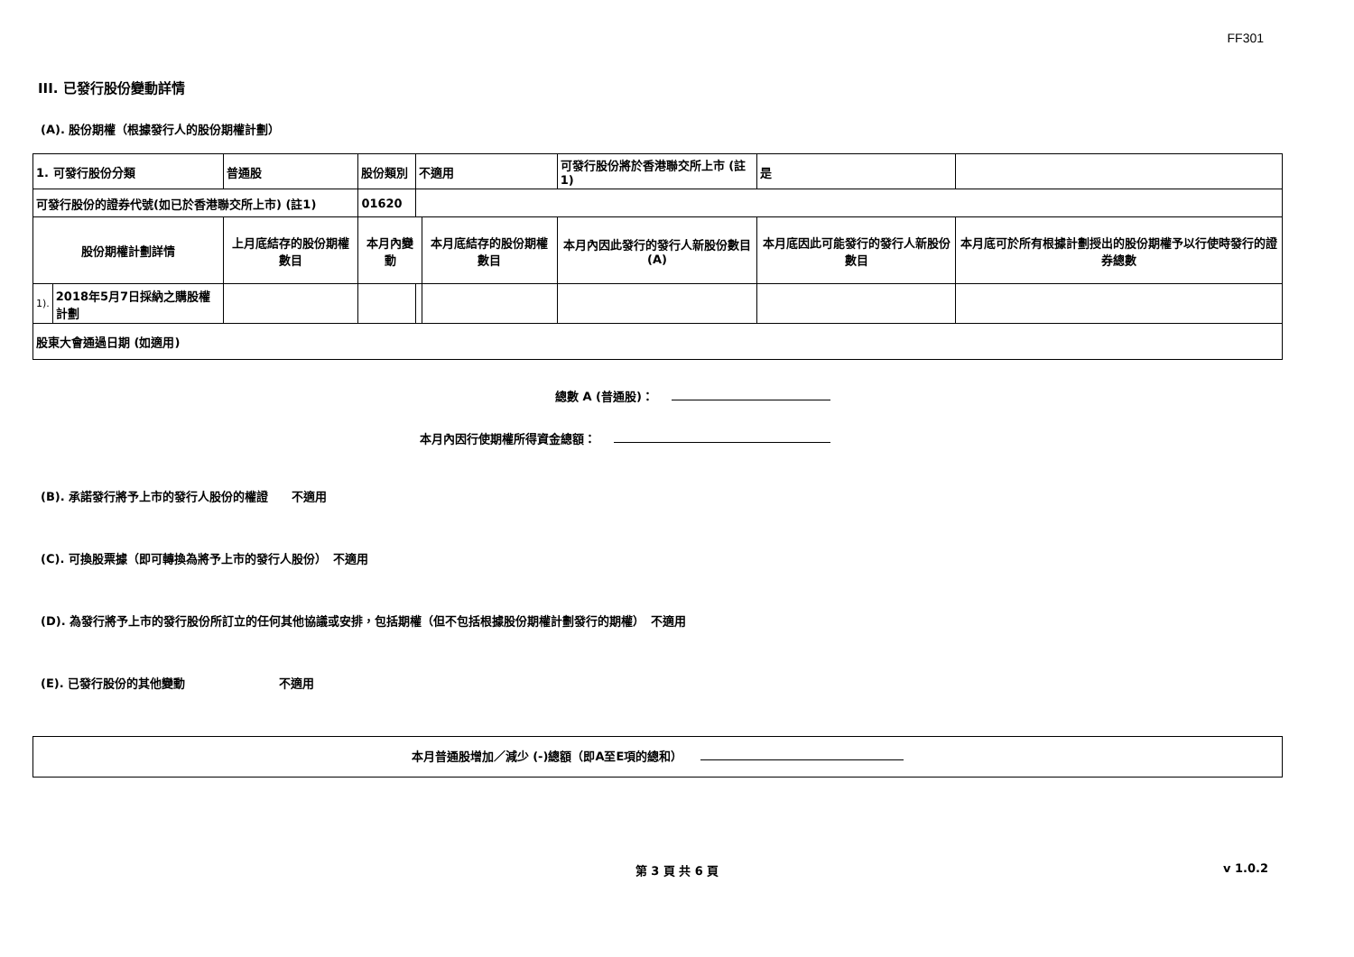FF301
III. 已發行股份變動詳情
(A). 股份期權（根據發行人的股份期權計劃）
| 1. 可發行股份分類 | | 普通股 | 股份類別 | 不適用 | | 可發行股份將於香港聯交所上市 (註1) | | 是 | |
| 可發行股份的證券代號(如已於香港聯交所上市) (註1) | | | 01620 | | | | | | |
| 股份期權計劃詳情 | | 上月底結存的股份期權數目 | 本月內變動 | | 本月底結存的股份期權數目 | 本月內因此發行的發行人新股份數目 (A) | 本月底因此可能發行的發行人新股份數目 | | 本月底可於所有根據計劃授出的股份期權予以行使時發行的證券總數 |
| 1). | 2018年5月7日採納之購股權計劃 | | | | | | | | |
| 股東大會通過日期 (如適用) | | | | | | | | | |
總數 A (普通股)：
本月內因行使期權所得資金總額：
(B). 承諾發行將予上市的發行人股份的權證　　不適用
(C). 可換股票據（即可轉換為將予上市的發行人股份）　不適用
(D). 為發行將予上市的發行股份所訂立的任何其他協議或安排，包括期權（但不包括根據股份期權計劃發行的期權）　不適用
(E). 已發行股份的其他變動　　　　　　　　不適用
本月普通股增加／減少 (-)總額（即A至E項的總和）
第 3 頁 共 6 頁 v 1.0.2